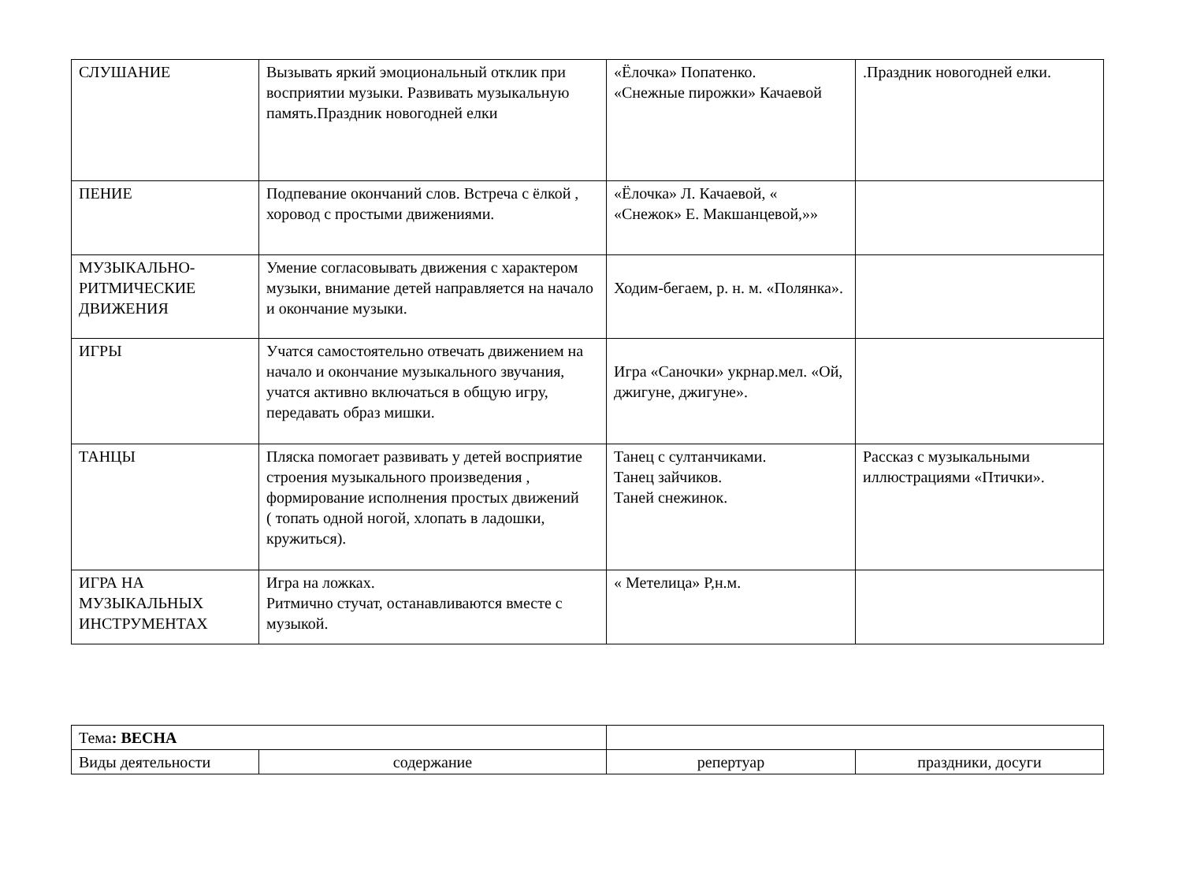| СЛУШАНИЕ | Вызывать яркий эмоциональный отклик при восприятии музыки. Развивать музыкальную память.Праздник новогодней елки | «Ёлочка» Попатенко. «Снежные пирожки» Качаевой | .Праздник новогодней елки. |
| ПЕНИЕ | Подпевание окончаний слов. Встреча с ёлкой , хоровод с простыми движениями. | «Ёлочка» Л. Качаевой, « «Снежок» Е. Макшанцевой,»» | |
| МУЗЫКАЛЬНО-РИТМИЧЕСКИЕ ДВИЖЕНИЯ | Умение согласовывать движения с характером музыки, внимание детей направляется на начало и окончание музыки. | Ходим-бегаем, р. н. м. «Полянка». | |
| ИГРЫ | Учатся самостоятельно отвечать движением на начало и окончание музыкального звучания, учатся активно включаться в общую игру, передавать образ мишки. | Игра «Саночки» укрнар.мел. «Ой, джигуне, джигуне». | |
| ТАНЦЫ | Пляска помогает развивать у детей восприятие строения музыкального произведения , формирование исполнения простых движений ( топать одной ногой, хлопать в ладошки, кружиться). | Танец с султанчиками. Танец зайчиков. Таней снежинок. | Рассказ с музыкальными иллюстрациями «Птички». |
| ИГРА НА МУЗЫКАЛЬНЫХ ИНСТРУМЕНТАХ | Игра на ложках. Ритмично стучат, останавливаются вместе с музыкой. | « Метелица» Р,н.м. | |
| Тема : ВЕСНА | | | |
| Виды деятельности | содержание | репертуар | праздники, досуги |